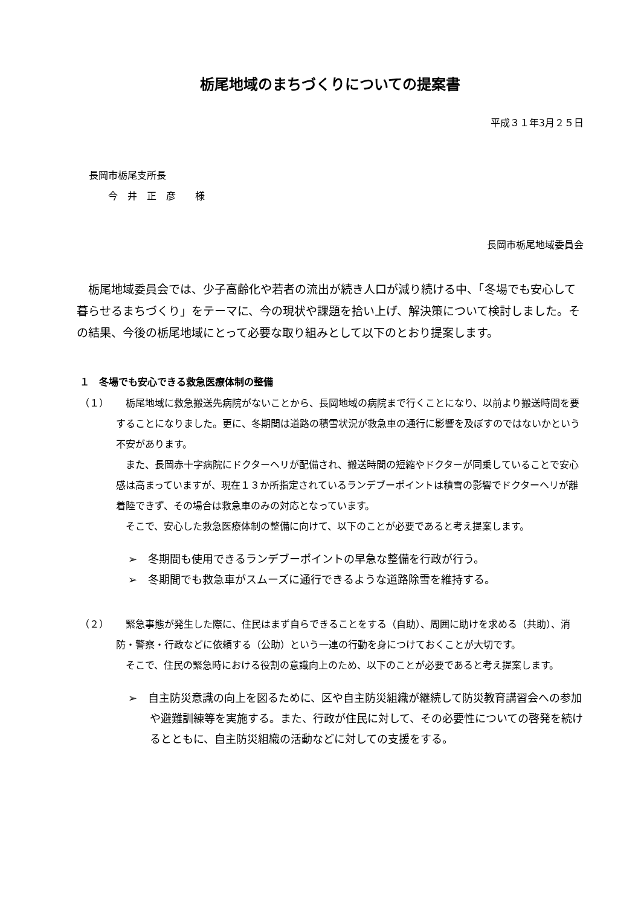栃尾地域のまちづくりについての提案書
平成３１年3月２５日
長岡市栃尾支所長
　　今　井　正　彦　　様
長岡市栃尾地域委員会
栃尾地域委員会では、少子高齢化や若者の流出が続き人口が減り続ける中、「冬場でも安心して暮らせるまちづくり」をテーマに、今の現状や課題を拾い上げ、解決策について検討しました。その結果、今後の栃尾地域にとって必要な取り組みとして以下のとおり提案します。
１　冬場でも安心できる救急医療体制の整備
（１） 栃尾地域に救急搬送先病院がないことから、長岡地域の病院まで行くことになり、以前より搬送時間を要することになりました。更に、冬期間は道路の積雪状況が救急車の通行に影響を及ぼすのではないかという不安があります。
また、長岡赤十字病院にドクターヘリが配備され、搬送時間の短縮やドクターが同乗していることで安心感は高まっていますが、現在１３か所指定されているランデブーポイントは積雪の影響でドクターヘリが離着陸できず、その場合は救急車のみの対応となっています。
そこで、安心した救急医療体制の整備に向けて、以下のことが必要であると考え提案します。
➢　冬期間も使用できるランデブーポイントの早急な整備を行政が行う。
➢　冬期間でも救急車がスムーズに通行できるような道路除雪を維持する。
（２） 緊急事態が発生した際に、住民はまず自らできることをする（自助）、周囲に助けを求める（共助）、消防・警察・行政などに依頼する（公助）という一連の行動を身につけておくことが大切です。
そこで、住民の緊急時における役割の意識向上のため、以下のことが必要であると考え提案します。
➢　自主防災意識の向上を図るために、区や自主防災組織が継続して防災教育講習会への参加や避難訓練等を実施する。また、行政が住民に対して、その必要性についての啓発を続けるとともに、自主防災組織の活動などに対しての支援をする。